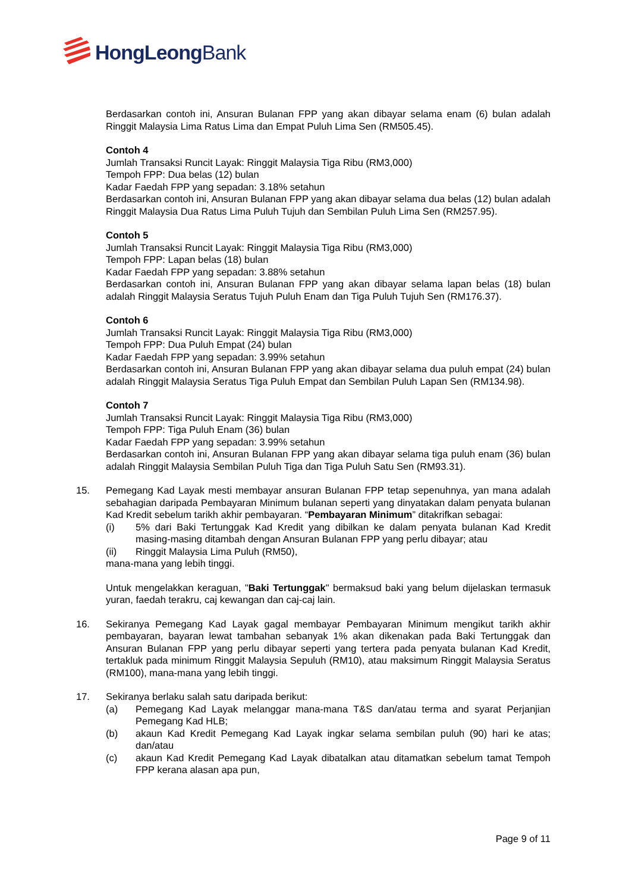HongLeongBank
Berdasarkan contoh ini, Ansuran Bulanan FPP yang akan dibayar selama enam (6) bulan adalah Ringgit Malaysia Lima Ratus Lima dan Empat Puluh Lima Sen (RM505.45).
Contoh 4
Jumlah Transaksi Runcit Layak: Ringgit Malaysia Tiga Ribu (RM3,000)
Tempoh FPP: Dua belas (12) bulan
Kadar Faedah FPP yang sepadan: 3.18% setahun
Berdasarkan contoh ini, Ansuran Bulanan FPP yang akan dibayar selama dua belas (12) bulan adalah Ringgit Malaysia Dua Ratus Lima Puluh Tujuh dan Sembilan Puluh Lima Sen (RM257.95).
Contoh 5
Jumlah Transaksi Runcit Layak: Ringgit Malaysia Tiga Ribu (RM3,000)
Tempoh FPP: Lapan belas (18) bulan
Kadar Faedah FPP yang sepadan: 3.88% setahun
Berdasarkan contoh ini, Ansuran Bulanan FPP yang akan dibayar selama lapan belas (18) bulan adalah Ringgit Malaysia Seratus Tujuh Puluh Enam dan Tiga Puluh Tujuh Sen (RM176.37).
Contoh 6
Jumlah Transaksi Runcit Layak: Ringgit Malaysia Tiga Ribu (RM3,000)
Tempoh FPP: Dua Puluh Empat (24) bulan
Kadar Faedah FPP yang sepadan: 3.99% setahun
Berdasarkan contoh ini, Ansuran Bulanan FPP yang akan dibayar selama dua puluh empat (24) bulan adalah Ringgit Malaysia Seratus Tiga Puluh Empat dan Sembilan Puluh Lapan Sen (RM134.98).
Contoh 7
Jumlah Transaksi Runcit Layak: Ringgit Malaysia Tiga Ribu (RM3,000)
Tempoh FPP: Tiga Puluh Enam (36) bulan
Kadar Faedah FPP yang sepadan: 3.99% setahun
Berdasarkan contoh ini, Ansuran Bulanan FPP yang akan dibayar selama tiga puluh enam (36) bulan adalah Ringgit Malaysia Sembilan Puluh Tiga dan Tiga Puluh Satu Sen (RM93.31).
15. Pemegang Kad Layak mesti membayar ansuran Bulanan FPP tetap sepenuhnya, yan mana adalah sebahagian daripada Pembayaran Minimum bulanan seperti yang dinyatakan dalam penyata bulanan Kad Kredit sebelum tarikh akhir pembayaran. “Pembayaran Minimum” ditakrifkan sebagai:
(i) 5% dari Baki Tertunggak Kad Kredit yang dibilkan ke dalam penyata bulanan Kad Kredit masing-masing ditambah dengan Ansuran Bulanan FPP yang perlu dibayar; atau
(ii) Ringgit Malaysia Lima Puluh (RM50),
mana-mana yang lebih tinggi.
Untuk mengelakkan keraguan, "Baki Tertunggak" bermaksud baki yang belum dijelaskan termasuk yuran, faedah terakru, caj kewangan dan caj-caj lain.
16. Sekiranya Pemegang Kad Layak gagal membayar Pembayaran Minimum mengikut tarikh akhir pembayaran, bayaran lewat tambahan sebanyak 1% akan dikenakan pada Baki Tertunggak dan Ansuran Bulanan FPP yang perlu dibayar seperti yang tertera pada penyata bulanan Kad Kredit, tertakluk pada minimum Ringgit Malaysia Sepuluh (RM10), atau maksimum Ringgit Malaysia Seratus (RM100), mana-mana yang lebih tinggi.
17. Sekiranya berlaku salah satu daripada berikut:
(a) Pemegang Kad Layak melanggar mana-mana T&S dan/atau terma and syarat Perjanjian Pemegang Kad HLB;
(b) akaun Kad Kredit Pemegang Kad Layak ingkar selama sembilan puluh (90) hari ke atas; dan/atau
(c) akaun Kad Kredit Pemegang Kad Layak dibatalkan atau ditamatkan sebelum tamat Tempoh FPP kerana alasan apa pun,
Page 9 of 11